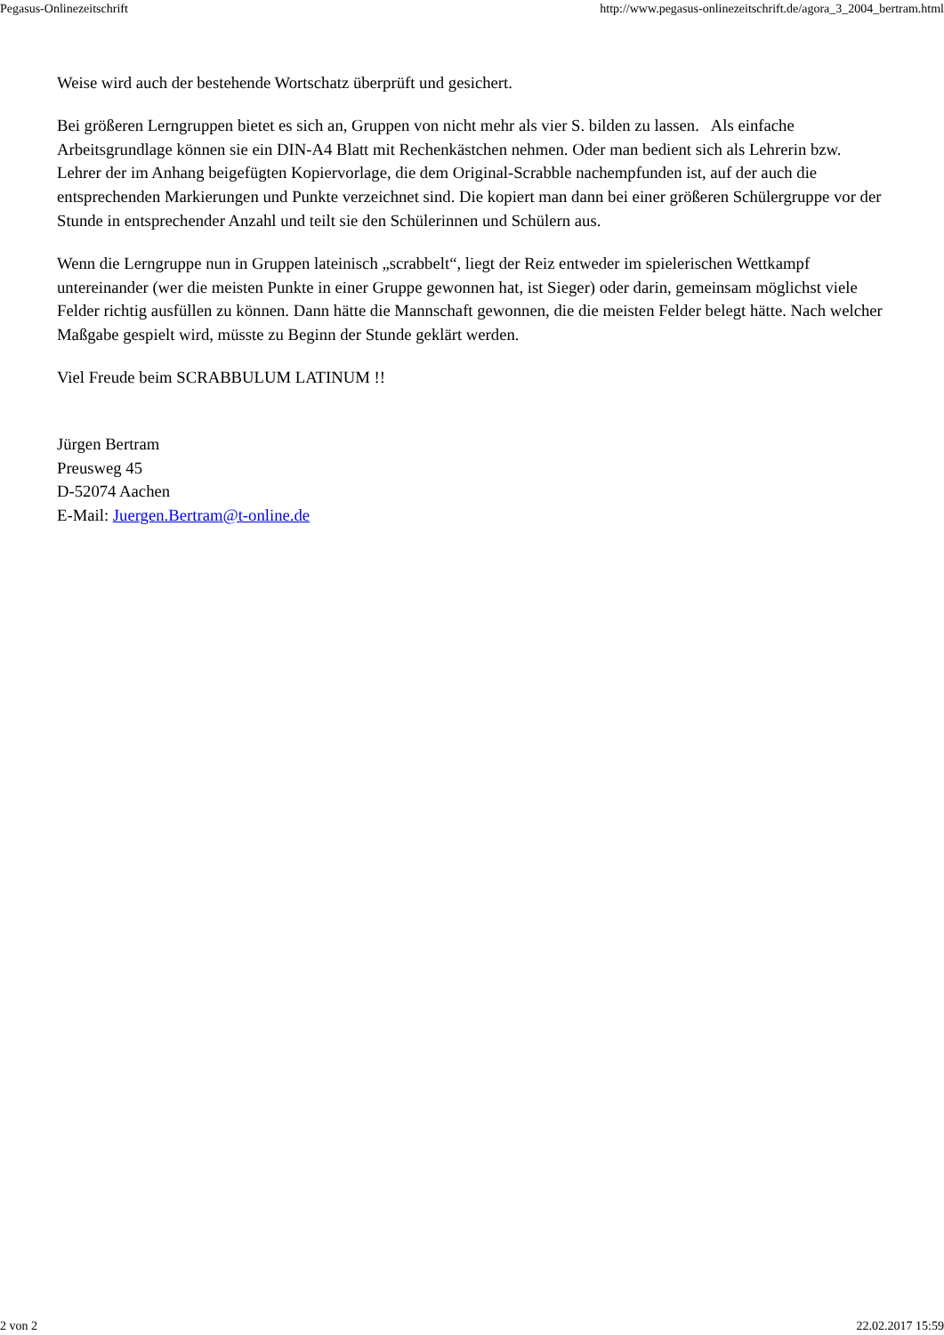Pegasus-Onlinezeitschrift http://www.pegasus-onlinezeitschrift.de/agora_3_2004_bertram.html
Weise wird auch der bestehende Wortschatz überprüft und gesichert.
Bei größeren Lerngruppen bietet es sich an, Gruppen von nicht mehr als vier S. bilden zu lassen. Als einfache Arbeitsgrundlage können sie ein DIN-A4 Blatt mit Rechenkästchen nehmen. Oder man bedient sich als Lehrerin bzw. Lehrer der im Anhang beigefügten Kopiervorlage, die dem Original-Scrabble nachempfunden ist, auf der auch die entsprechenden Markierungen und Punkte verzeichnet sind. Die kopiert man dann bei einer größeren Schülergruppe vor der Stunde in entsprechender Anzahl und teilt sie den Schülerinnen und Schülern aus.
Wenn die Lerngruppe nun in Gruppen lateinisch „scrabbelt“, liegt der Reiz entweder im spielerischen Wettkampf untereinander (wer die meisten Punkte in einer Gruppe gewonnen hat, ist Sieger) oder darin, gemeinsam möglichst viele Felder richtig ausfüllen zu können. Dann hätte die Mannschaft gewonnen, die die meisten Felder belegt hätte. Nach welcher Maßgabe gespielt wird, müsste zu Beginn der Stunde geklärt werden.
Viel Freude beim SCRABBULUM LATINUM !!
Jürgen Bertram
Preusweg 45
D-52074 Aachen
E-Mail: Juergen.Bertram@t-online.de
2 von 2 22.02.2017 15:59